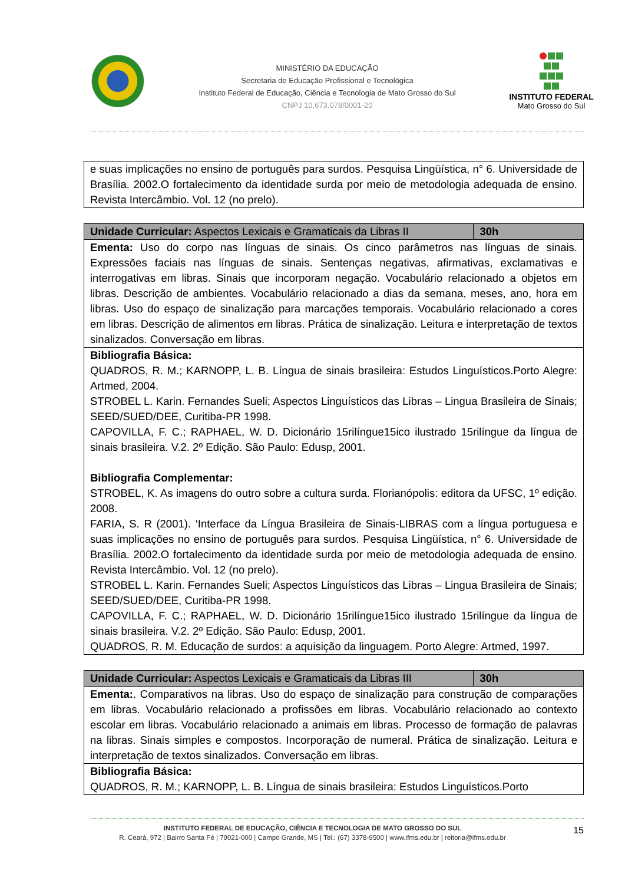MINISTÉRIO DA EDUCAÇÃO
Secretaria de Educação Profissional e Tecnológica
Instituto Federal de Educação, Ciência e Tecnologia de Mato Grosso do Sul
CNPJ 10.673.078/0001-20
INSTITUTO FEDERAL
Mato Grosso do Sul
| e suas implicações no ensino de português para surdos. Pesquisa Lingüística, n° 6. Universidade de Brasília. 2002.O fortalecimento da identidade surda por meio de metodologia adequada de ensino. Revista Intercâmbio. Vol. 12 (no prelo). |
| Unidade Curricular: Aspectos Lexicais e Gramaticais da Libras II | 30h |
| Ementa: Uso do corpo nas línguas de sinais. Os cinco parâmetros nas línguas de sinais. Expressões faciais nas línguas de sinais. Sentenças negativas, afirmativas, exclamativas e interrogativas em libras. Sinais que incorporam negação. Vocabulário relacionado a objetos em libras. Descrição de ambientes. Vocabulário relacionado a dias da semana, meses, ano, hora em libras. Uso do espaço de sinalização para marcações temporais. Vocabulário relacionado a cores em libras. Descrição de alimentos em libras. Prática de sinalização. Leitura e interpretação de textos sinalizados. Conversação em libras. | |
| Bibliografia Básica: QUADROS, R. M.; KARNOPP, L. B. Língua de sinais brasileira: Estudos Linguísticos.Porto Alegre: Artmed, 2004. STROBEL L. Karin. Fernandes Sueli; Aspectos Linguísticos das Libras – Lingua Brasileira de Sinais; SEED/SUED/DEE, Curitiba-PR 1998. CAPOVILLA, F. C.; RAPHAEL, W. D. Dicionário 15rilíngue15ico ilustrado 15rilíngue da língua de sinais brasileira. V.2. 2º Edição. São Paulo: Edusp, 2001. Bibliografia Complementar: STROBEL, K. As imagens do outro sobre a cultura surda. Florianópolis: editora da UFSC, 1º edição. 2008. FARIA, S. R (2001). ‘Interface da Língua Brasileira de Sinais-LIBRAS com a língua portuguesa e suas implicações no ensino de português para surdos. Pesquisa Lingüística, n° 6. Universidade de Brasília. 2002.O fortalecimento da identidade surda por meio de metodologia adequada de ensino. Revista Intercâmbio. Vol. 12 (no prelo). STROBEL L. Karin. Fernandes Sueli; Aspectos Linguísticos das Libras – Lingua Brasileira de Sinais; SEED/SUED/DEE, Curitiba-PR 1998. CAPOVILLA, F. C.; RAPHAEL, W. D. Dicionário 15rilíngue15ico ilustrado 15rilíngue da língua de sinais brasileira. V.2. 2º Edição. São Paulo: Edusp, 2001. QUADROS, R. M. Educação de surdos: a aquisição da linguagem. Porto Alegre: Artmed, 1997. | |
| Unidade Curricular: Aspectos Lexicais e Gramaticais da Libras III | 30h |
| Ementa: . Comparativos na libras. Uso do espaço de sinalização para construção de comparações em libras. Vocabulário relacionado a profissões em libras. Vocabulário relacionado ao contexto escolar em libras. Vocabulário relacionado a animais em libras. Processo de formação de palavras na libras. Sinais simples e compostos. Incorporação de numeral. Prática de sinalização. Leitura e interpretação de textos sinalizados. Conversação em libras. | |
| Bibliografia Básica: QUADROS, R. M.; KARNOPP, L. B. Língua de sinais brasileira: Estudos Linguísticos.Porto | |
15
INSTITUTO FEDERAL DE EDUCAÇÃO, CIÊNCIA E TECNOLOGIA DE MATO GROSSO DO SUL
R. Ceará, 972 | Bairro Santa Fé | 79021-000 | Campo Grande, MS | Tel.: (67) 3378-9500 | www.ifms.edu.br | reitoria@ifms.edu.br